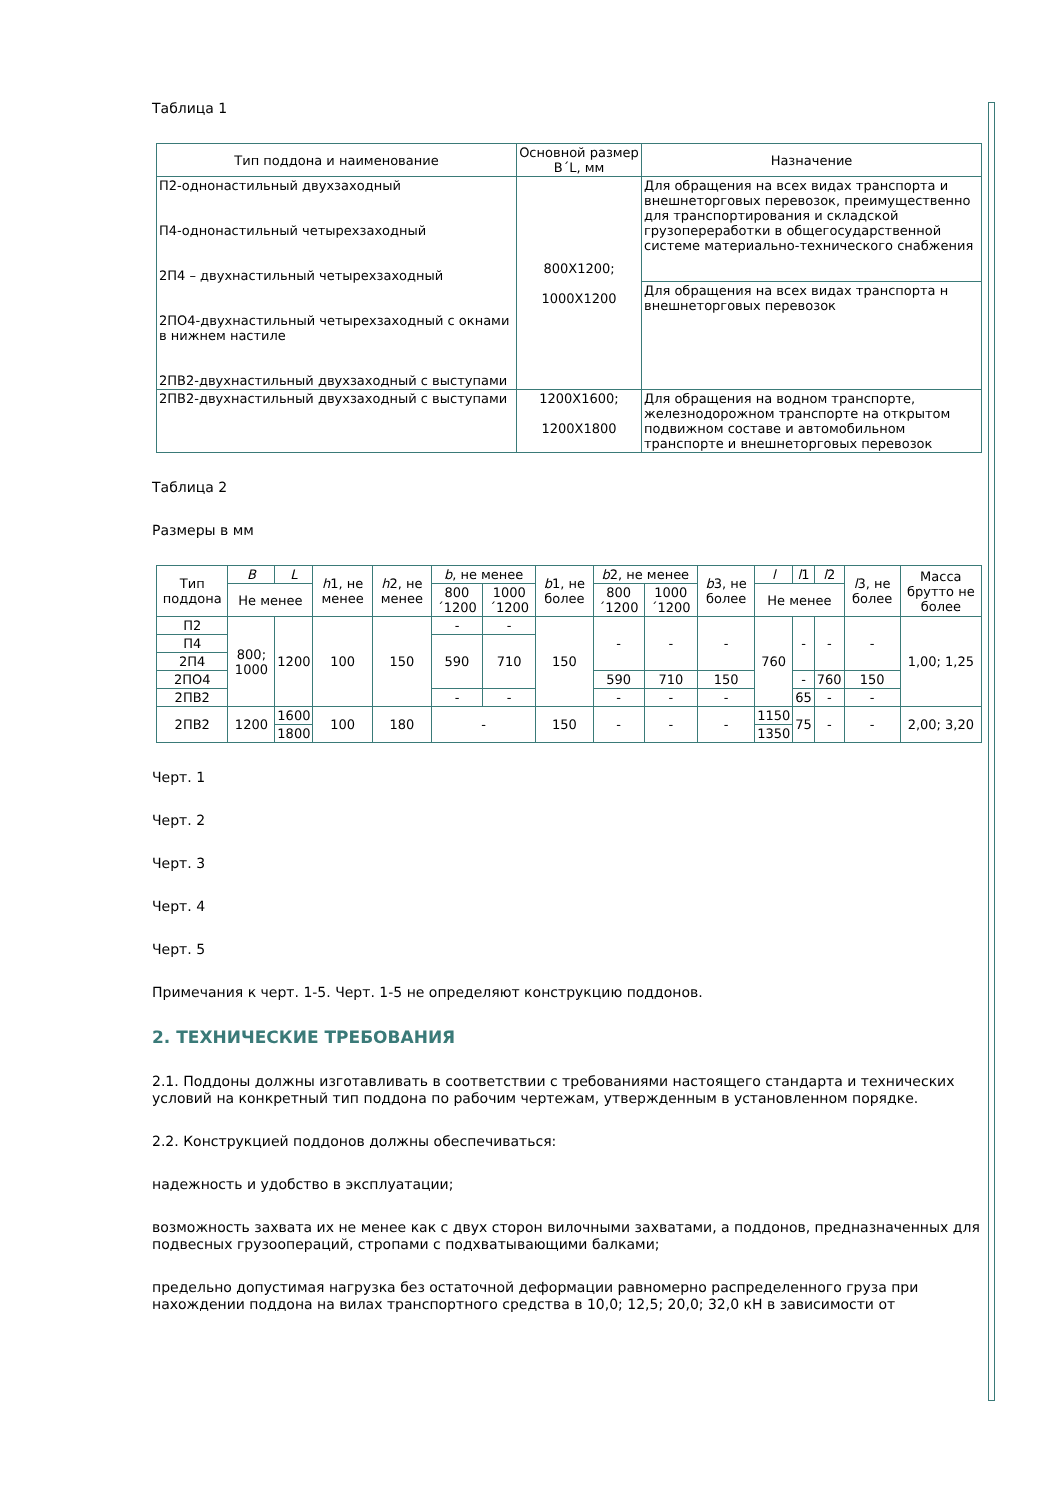Таблица 1
| Тип поддона и наименование | Основной размер B´L, мм | Назначение |
| --- | --- | --- |
| П2-однонастильный двухзаходный П4-однонастильный четырехзаходный 2П4 – двухнастильный четырехзаходный 2ПО4-двухнастильный четырехзаходный с окнами в нижнем настиле 2ПВ2-двухнастильный двухзаходный с выступами | 800Х1200; 1000Х1200 | Для обращения на всех видах транспорта и внешнеторговых перевозок, преимущественно для транспортирования и складской грузопереработки в общегосударственной системе материально-технического снабжения |
| | | Для обращения на всех видах транспорта н внешнеторговых перевозок |
| 2ПВ2-двухнастильный двухзаходный с выступами | 1200Х1600; 1200Х1800 | Для обращения на водном транспорте, железнодорожном транспорте на открытом подвижном составе и автомобильном транспорте и внешнеторговых перевозок |
Таблица 2
Размеры в мм
| Тип поддона | B | L | h 1, не менее | h 2, не менее | b , не менее | | b 1, не более | b 2, не менее | | b 3, не более | l | l 1 | l 2 | l 3, не более | Масса брутто не более |
| --- | --- | --- | --- | --- | --- | --- | --- | --- | --- | --- | --- | --- | --- | --- | --- |
| | Не менее | | | | 800´1200 | 1000´1200 | | 800´1200 | 1000´1200 | | Не менее | | | | |
| П2 | 800; 1000 | 1200 | 100 | 150 | - | - | 150 | - | - | - | 760 | - | - | - | 1,00; 1,25 |
| П4 | | | | | 590 | 710 | | | | | | | | | |
| 2П4 | | | | | | | | | | | | | | | |
| 2ПО4 | | | | | | | | 590 | 710 | 150 | | - | 760 | 150 | |
| 2ПВ2 | | | | | - | - | | - | - | - | | 65 | - | - | |
| 2ПВ2 | 1200 | 1600 | 100 | 180 | - | | 150 | - | - | - | 1150 | 75 | - | - | 2,00; 3,20 |
| | | 1800 | | | | | | | | | 1350 | | | | |
Черт. 1
Черт. 2
Черт. 3
Черт. 4
Черт. 5
Примечания к черт. 1-5. Черт. 1-5 не определяют конструкцию поддонов.
2. ТЕХНИЧЕСКИЕ ТРЕБОВАНИЯ
2.1. Поддоны должны изготавливать в соответствии с требованиями настоящего стандарта и технических условий на конкретный тип поддона по рабочим чертежам, утвержденным в установленном порядке.
2.2. Конструкцией поддонов должны обеспечиваться:
надежность и удобство в эксплуатации;
возможность захвата их не менее как с двух сторон вилочными захватами, а поддонов, предназначенных для подвесных грузоопераций, стропами с подхватывающими балками;
предельно допустимая нагрузка без остаточной деформации равномерно распределенного груза при нахождении поддона на вилах транспортного средства в 10,0; 12,5; 20,0; 32,0 кН в зависимости от